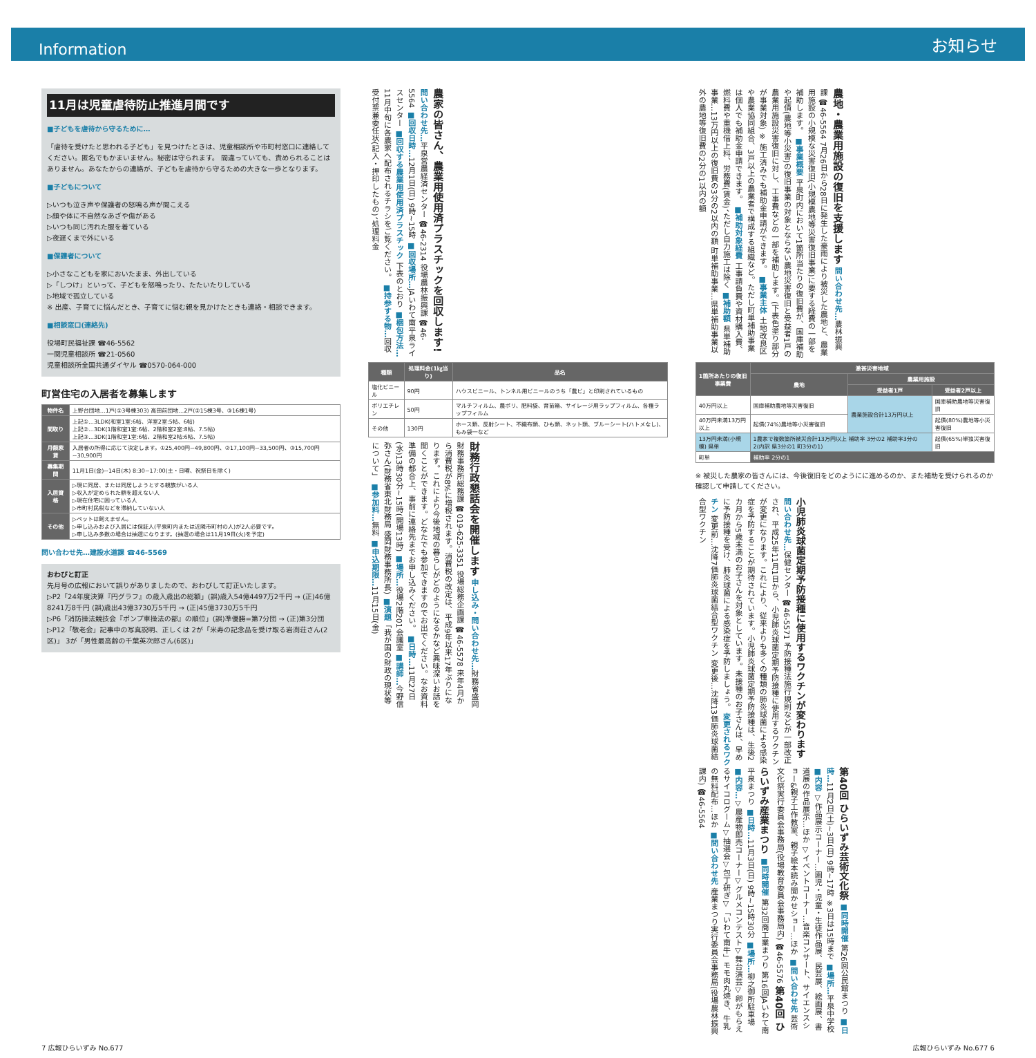Information
お知らせ
11月は児童虐待防止推進月間です
■子どもを虐待から守るために…
「虐待を受けたと思われる子ども」を見つけたときは、児童相談所や市町村窓口に連絡してください。匿名でもかまいません。秘密は守られます。 間違っていても、責められることはありません。あなたからの連絡が、子どもを虐待から守るための大きな一歩となります。
■子どもについて
▷いつも泣き声や保護者の怒鳴る声が聞こえる
▷顔や体に不自然なあざや傷がある
▷いつも同じ汚れた服を着ている
▷夜遅くまで外にいる
■保護者について
▷小さなこどもを家においたまま、外出している
▷「しつけ」といって、子どもを怒鳴ったり、たたいたりしている
▷地域で孤立している
※ 出産、子育てに悩んだとき、子育てに悩む親を見かけたときも連絡・相談できます。
■相談窓口(連絡先)
役場町民福祉課 ☎46-5562
一関児童相談所 ☎21-0560
児童相談所全国共通ダイヤル ☎0570-064-000
町営住宅の入居者を募集します
| 物件名 | 上野台団地…1戸(①3号棟303) 高田前団地…2戸(②15棟3号、③16棟1号) |
| 間取り | 上記①…3LDK(和室1室:6帖、洋室2室:5帖、6帖) 上記②…3DK(1階和室1室:6帖、2階和室2室:8帖、7.5帖) 上記③…3DK(1階和室1室:6帖、2階和室2帖:6帖、7.5帖) |
| 月額家賃 | 入居者の所得に応じて決定します。①25,400円~49,800円、②17,100円~33,500円、③15,700円~30,900円 |
| 募集期間 | 11月1日(金)~14日(木) 8:30~17:00(土・日曜、祝祭日を除く) |
| 入居資格 | ▷現に同居、または同居しようとする親族がいる人 ▷収入が定められた額を超えない人 ▷現在住宅に困っている人 ▷市町村民税などを滞納していない人 |
| その他 | ▷ペットは飼えません。 ▷申し込みおよび入居には保証人(平泉町内または近隣市町村の人)が2人必要です。 ▷申し込み多数の場合は抽選になります。(抽選の場合は11月19日(火)を予定) |
問い合わせ先…建設水道課 ☎46-5569
おわびと訂正
先月号の広報において誤りがありましたので、おわびして訂正いたします。
▷P2「24年度決算『円グラフ』の歳入歳出の総額」(誤)歳入54億4497万2千円 → (正)46億8241万8千円 (誤)歳出43億3730万5千円 → (正)45億3730万5千円
▷P6「消防操法競技会『ポンプ車操法の部』の順位」(誤)準優勝=第7分団 → (正)第3分団
▷P12「敬老会」記事中の写真説明、正しくは 2が「米寿の記念品を受け取る岩渕荘さん(2区)」 3が「男性最高齢の千葉英次郎さん(6区)」
農家の皆さん、農業用使用済プラスチックを回収します! 問い合わせ先…平泉営農経済センター ☎46-2314 役場農林振興課 ☎46-5564 ■回収日時…12月1日(日) 9時~15時 ■回収場所…JAいわて南平泉ライスセンター ■回収する農業用使用済プラスチック 下表のとおり ■梱包方法…11月中旬に各農家へ配布されるチラシをご覧ください。 ■持参する物…回収受付票兼委任状(記入・押印したもの)、処理料金
| 種類 | 処理料金(1㎏当り) | 品名 |
| --- | --- | --- |
| 塩化ビニール | 90円 | ハウスビニール、トンネル用ビニールのうち「農ビ」と印刷されているもの |
| ポリエチレン | 50円 | マルチフィルム、農ポリ、肥料袋、育苗箱、サイレージ用ラップフィルム、各種ラップフィルム |
| その他 | 130円 | ホース類、反射シート、不織布類、ひも類、ネット類、ブルーシート(ハトメなし)、もみ袋一など |
財務行政懇話会を開催します 申し込み・問い合わせ先…財務省盛岡財務事務所総務課 ☎019-625-3351 役場総務企画課 ☎46-5578 来年4月から消費税が8%に増税されます。消費税の改定は、平成9年以来17年ぶりになります。これにより今後地域の暮らしがどのようになるかなど興味深いお話を聞くことができます。どなたでも参加できますのでお出でください。なお資料準備の都合上、事前に連絡先までお申し込みください。 ■日時…11月27日(水)13時30分~15時(開場13時) ■場所…役場2階201会議室 ■講師…今野信弥さん(財務省東北財務局 盛岡財務事務所長) ■演題「我が国の財政の現状等について」 ■参加料…無料 ■申込期限…11月15日(金)
農地・農業用施設の復旧を支援します 問い合わせ先…農林振興課 ☎46-5564 7月26日から28日に発生した豪雨により被災した農地と、農業用施設の小規模な災害復旧(小規模農地等災害復旧事業)に要する経費の一部を補助します。 ■事業概要 平泉町内において1箇所当たりの復旧費が、国庫補助や起債(農地等小災害)の復旧事業の対象とならない農地災害復旧と受益者1戸の農業用施設災害復旧に対し、工事費などの一部を補助します。(下表色塗り部分が事業対象) ※ 施工済みでも補助金申請ができます。 ■事業主体 土地改良区や農業協同組合、3戸以上の農業者で構成する組織など。ただし町単補助事業は個人でも補助金申請できます。 ■補助対象経費 工事請負費や資材購入費、燃料費や重機借上料、労務費(賃金)、ただし自力施工は除く ■補助額 県単補助事業…13万円以上の復旧費の3分の2以内の額 町単補助事業…県単補助事業以外の農地等復旧費の2分の1以内の額
| 1箇所あたりの復旧事業費 | 激甚災害地域 | | |
| --- | --- | --- | --- |
| | 農地 | 農業用施設 | |
| | | 受益者1戸 | 受益者2戸以上 |
| 40万円以上 | 国庫補助農地等災害復旧 | 農業施設合計13万円以上 | 国庫補助農地等災害復旧 |
| 40万円未満13万円以上 | 起債(74%)農地等小災害復旧 | | 起債(80%)農地等小災害復旧 |
| 13万円未満(小規模) 県単 | 1農家で複数箇所被災合計13万円以上 補助率 3分の2 補助率3分の2(内訳 県3分の1 町3分の1) | | 起債(65%)単独災害復旧 |
| 町単 | 補助率 2分の1 | | |
※ 被災した農家の皆さんには、今後復旧をどのようにに進めるのか、また補助を受けられるのか確認して申請してください。
小児肺炎球菌定期予防接種に使用するワクチンが変わります 問い合わせ先…保健センター ☎46-5571 予防接種法施行規則などが一部改正され、平成25年11月1日から、小児肺炎球菌定期予防接種に使用するワクチンが変更になります。これにより、従来よりも多くの種類の肺炎球菌による感染症を予防することが期待されています。小児肺炎球菌定期予防接種は、生後2カ月から5歳未満のお子さんを対象としています。未接種のお子さんは、早めに予防接種を受け、肺炎球菌による感染症を予防しましょう。 変更されるワクチン 変更前…沈降7価肺炎球菌結合型ワクチン 変更後…沈降13価肺炎球菌結合型ワクチン
第40回 ひらいずみ芸術文化祭 ■同時開催 第26回公民館まつり ■日時…11月2日(土)~3日(日) 9時~17時 ※3日は15時まで ■場所…平泉中学校 ■内容 ▽作品展示コーナー…園児・児童・生徒作品展、民芸展、絵画展、書道展の作品展示…ほか ▽イベントコーナー…音楽コンサート、サイエンスショー&親子工作教室、親子絵本読み聞かせショー…ほか ■問い合わせ先 芸術文化祭実行委員会事務局(役場教育委員会事務局内) ☎46-5576 第40回 ひらいずみ産業まつり ■同時開催 第32回商工業まつり 第16回JAいわて南平泉まつり ■日時…11月3日(日) 9時~15時30分 ■場所…柳之御所駐車場 ■内容…▽農産物即売コーナー▽グルメコンテスト▽舞台演芸▽卵がもらえるサイコログーム▽抽選会▽包丁研ぎ▽「いわて南牛」モモ肉丸焼き、牛乳の無料配布…ほか ■問い合わせ先 産業まつり実行委員会事務局(役場農林振興課内) ☎46-5564
7 広報ひらいずみ No.677 広報ひらいずみ No.677 6